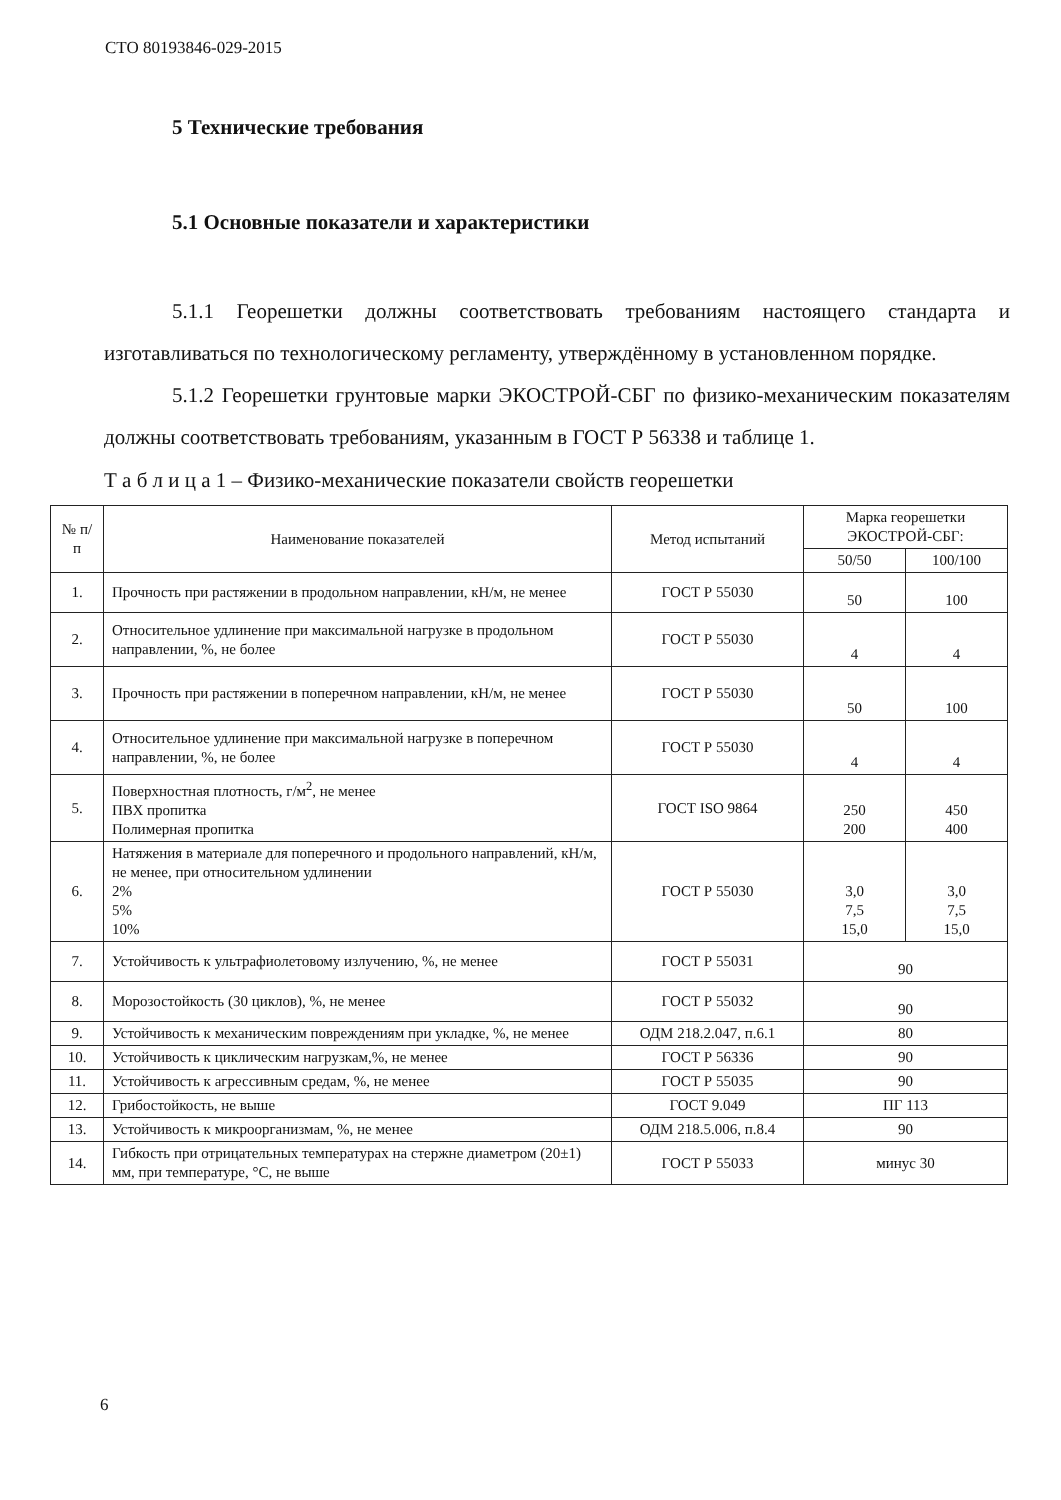СТО 80193846-029-2015
5 Технические требования
5.1 Основные показатели и характеристики
5.1.1 Георешетки должны соответствовать требованиям настоящего стандарта и изготавливаться по технологическому регламенту, утверждённому в установленном порядке.
5.1.2 Георешетки грунтовые марки ЭКОСТРОЙ-СБГ по физико-механическим показателям должны соответствовать требованиям, указанным в ГОСТ Р 56338 и таблице 1.
Т а б л и ц а 1 – Физико-механические показатели свойств георешетки
| № п/п | Наименование показателей | Метод испытаний | Марка георешетки ЭКОСТРОЙ-СБГ: | |
| --- | --- | --- | --- | --- |
| | | | 50/50 | 100/100 |
| 1. | Прочность при растяжении в продольном направлении, кН/м, не менее | ГОСТ Р 55030 | 50 | 100 |
| 2. | Относительное удлинение при максимальной нагрузке в продольном направлении, %, не более | ГОСТ Р 55030 | 4 | 4 |
| 3. | Прочность при растяжении в поперечном направлении, кН/м, не менее | ГОСТ Р 55030 | 50 | 100 |
| 4. | Относительное удлинение при максимальной нагрузке в поперечном направлении, %, не более | ГОСТ Р 55030 | 4 | 4 |
| 5. | Поверхностная плотность, г/м<sup>2</sup>, не менее ПВХ пропитка Полимерная пропитка | ГОСТ ISO 9864 | 250 200 | 450 400 |
| 6. | Натяжения в материале для поперечного и продольного направлений, кН/м, не менее, при относительном удлинении 2% 5% 10% | ГОСТ Р 55030 | 3,0 7,5 15,0 | 3,0 7,5 15,0 |
| 7. | Устойчивость к ультрафиолетовому излучению, %, не менее | ГОСТ Р 55031 | 90 | |
| 8. | Морозостойкость (30 циклов), %, не менее | ГОСТ Р 55032 | 90 | |
| 9. | Устойчивость к механическим повреждениям при укладке, %, не менее | ОДМ 218.2.047, п.6.1 | 80 | |
| 10. | Устойчивость к циклическим нагрузкам,%, не менее | ГОСТ Р 56336 | 90 | |
| 11. | Устойчивость к агрессивным средам, %, не менее | ГОСТ Р 55035 | 90 | |
| 12. | Грибостойкость, не выше | ГОСТ 9.049 | ПГ 113 | |
| 13. | Устойчивость к микроорганизмам, %, не менее | ОДМ 218.5.006, п.8.4 | 90 | |
| 14. | Гибкость при отрицательных температурах на стержне диаметром (20±1) мм, при температуре, °С, не выше | ГОСТ Р 55033 | минус 30 | |
6